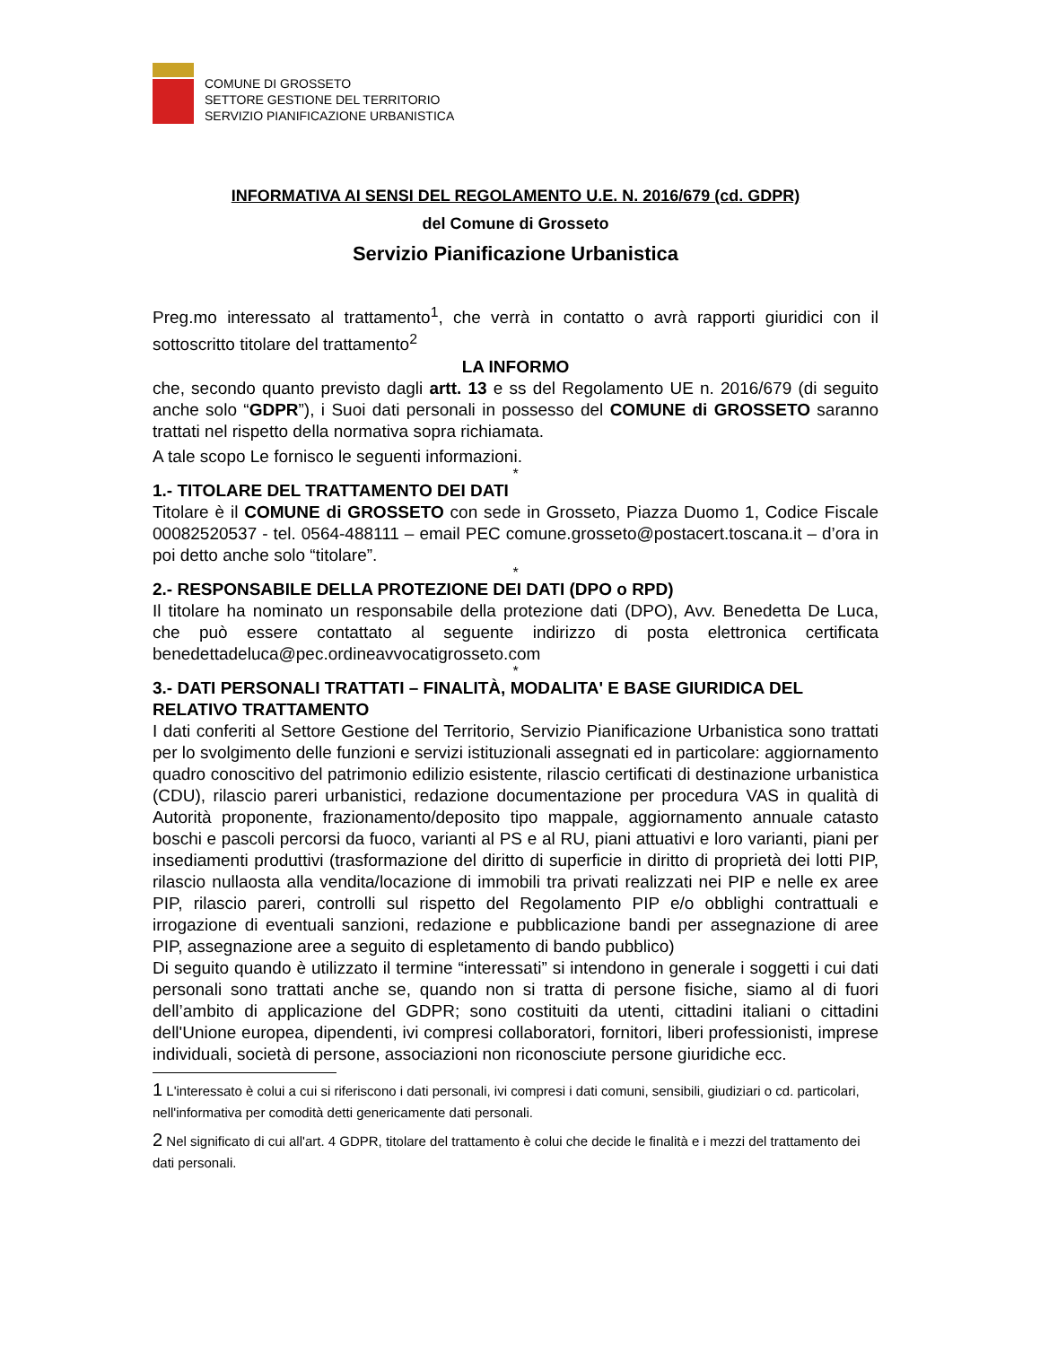COMUNE DI GROSSETO
SETTORE GESTIONE DEL TERRITORIO
SERVIZIO PIANIFICAZIONE URBANISTICA
INFORMATIVA AI SENSI DEL REGOLAMENTO U.E. N. 2016/679 (cd. GDPR)
del Comune di Grosseto
Servizio Pianificazione Urbanistica
Preg.mo interessato al trattamento<sup>1</sup>, che verrà in contatto o avrà rapporti giuridici con il sottoscritto titolare del trattamento<sup>2</sup>
LA INFORMO
che, secondo quanto previsto dagli artt. 13 e ss del Regolamento UE n. 2016/679 (di seguito anche solo “GDPR”), i Suoi dati personali in possesso del COMUNE di GROSSETO saranno trattati nel rispetto della normativa sopra richiamata.
A tale scopo Le fornisco le seguenti informazioni.
*
1.- TITOLARE DEL TRATTAMENTO DEI DATI
Titolare è il COMUNE di GROSSETO con sede in Grosseto, Piazza Duomo 1, Codice Fiscale 00082520537 - tel. 0564-488111 – email PEC comune.grosseto@postacert.toscana.it – d’ora in poi detto anche solo “titolare”.
*
2.- RESPONSABILE DELLA PROTEZIONE DEI DATI (DPO o RPD)
Il titolare ha nominato un responsabile della protezione dati (DPO), Avv. Benedetta De Luca, che può essere contattato al seguente indirizzo di posta elettronica certificata benedettadeluca@pec.ordineavvocatigrosseto.com
*
3.- DATI PERSONALI TRATTATI – FINALITÀ, MODALITA' E BASE GIURIDICA DEL RELATIVO TRATTAMENTO
I dati conferiti al Settore Gestione del Territorio, Servizio Pianificazione Urbanistica sono trattati per lo svolgimento delle funzioni e servizi istituzionali assegnati ed in particolare: aggiornamento quadro conoscitivo del patrimonio edilizio esistente, rilascio certificati di destinazione urbanistica (CDU), rilascio pareri urbanistici, redazione documentazione per procedura VAS in qualità di Autorità proponente, frazionamento/deposito tipo mappale, aggiornamento annuale catasto boschi e pascoli percorsi da fuoco, varianti al PS e al RU, piani attuativi e loro varianti, piani per insediamenti produttivi (trasformazione del diritto di superficie in diritto di proprietà dei lotti PIP, rilascio nullaosta alla vendita/locazione di immobili tra privati realizzati nei PIP e nelle ex aree PIP, rilascio pareri, controlli sul rispetto del Regolamento PIP e/o obblighi contrattuali e irrogazione di eventuali sanzioni, redazione e pubblicazione bandi per assegnazione di aree PIP, assegnazione aree a seguito di espletamento di bando pubblico)
Di seguito quando è utilizzato il termine “interessati” si intendono in generale i soggetti i cui dati personali sono trattati anche se, quando non si tratta di persone fisiche, siamo al di fuori dell’ambito di applicazione del GDPR; sono costituiti da utenti, cittadini italiani o cittadini dell'Unione europea, dipendenti, ivi compresi collaboratori, fornitori, liberi professionisti, imprese individuali, società di persone, associazioni non riconosciute persone giuridiche ecc.
1 L'interessato è colui a cui si riferiscono i dati personali, ivi compresi i dati comuni, sensibili, giudiziari o cd. particolari, nell'informativa per comodità detti genericamente dati personali.
2 Nel significato di cui all'art. 4 GDPR, titolare del trattamento è colui che decide le finalità e i mezzi del trattamento dei dati personali.